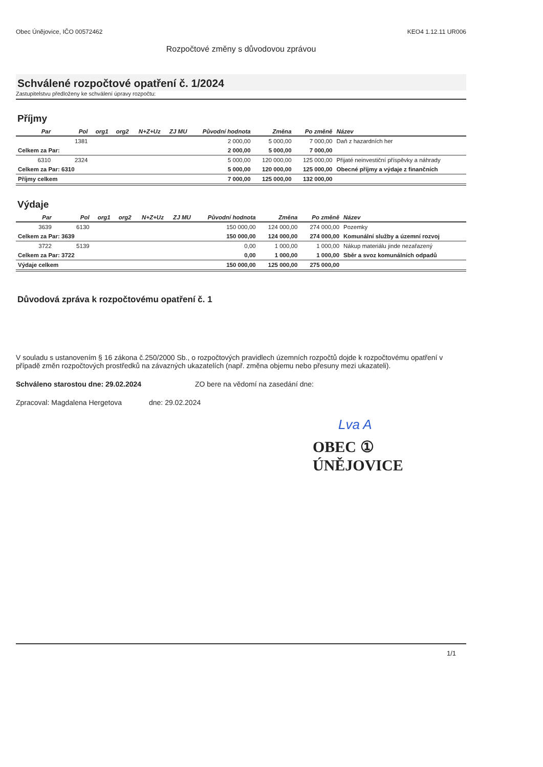Obec Únějovice, IČO 00572462 KEO4 1.12.11 UR006
Rozpočtové změny s důvodovou zprávou
Schválené rozpočtové opatření č. 1/2024
Zastupitelstvu předloženy ke schválení úpravy rozpočtu:
Příjmy
| Par | Pol | org1 | org2 | N+Z+Uz | ZJ MU | Původní hodnota | Změna | Po změně | Název |
| --- | --- | --- | --- | --- | --- | --- | --- | --- | --- |
| | 1381 | | | | | 2 000,00 | 5 000,00 | 7 000,00 | Daň z hazardních her |
| Celkem za Par: | | | | | | 2 000,00 | 5 000,00 | 7 000,00 | |
| 6310 | 2324 | | | | | 5 000,00 | 120 000,00 | 125 000,00 | Přijaté neinvestiční příspěvky a náhrady |
| Celkem za Par: 6310 | | | | | | 5 000,00 | 120 000,00 | 125 000,00 | Obecné příjmy a výdaje z finančních |
| Příjmy celkem | | | | | | 7 000,00 | 125 000,00 | 132 000,00 | |
Výdaje
| Par | Pol | org1 | org2 | N+Z+Uz | ZJ MU | Původní hodnota | Změna | Po změně | Název |
| --- | --- | --- | --- | --- | --- | --- | --- | --- | --- |
| 3639 | 6130 | | | | | 150 000,00 | 124 000,00 | 274 000,00 | Pozemky |
| Celkem za Par: 3639 | | | | | | 150 000,00 | 124 000,00 | 274 000,00 | Komunální služby a územní rozvoj |
| 3722 | 5139 | | | | | 0,00 | 1 000,00 | 1 000,00 | Nákup materiálu jinde nezařazený |
| Celkem za Par: 3722 | | | | | | 0,00 | 1 000,00 | 1 000,00 | Sběr a svoz komunálních odpadů |
| Výdaje celkem | | | | | | 150 000,00 | 125 000,00 | 275 000,00 | |
Důvodová zpráva k rozpočtovému opatření č. 1
V souladu s ustanovením § 16 zákona č.250/2000 Sb., o rozpočtových pravidlech územních rozpočtů dojde k rozpočtovému opatření v případě změn rozpočtových prostředků na závazných ukazatelích (např. změna objemu nebo přesuny mezi ukazateli).
Schváleno starostou dne: 29.02.2024 ZO bere na vědomí na zasedání dne:
Zpracoval: Magdalena Hergetova dne: 29.02.2024
Lva A
OBEC ①
ÚNĚJOVICE
1/1